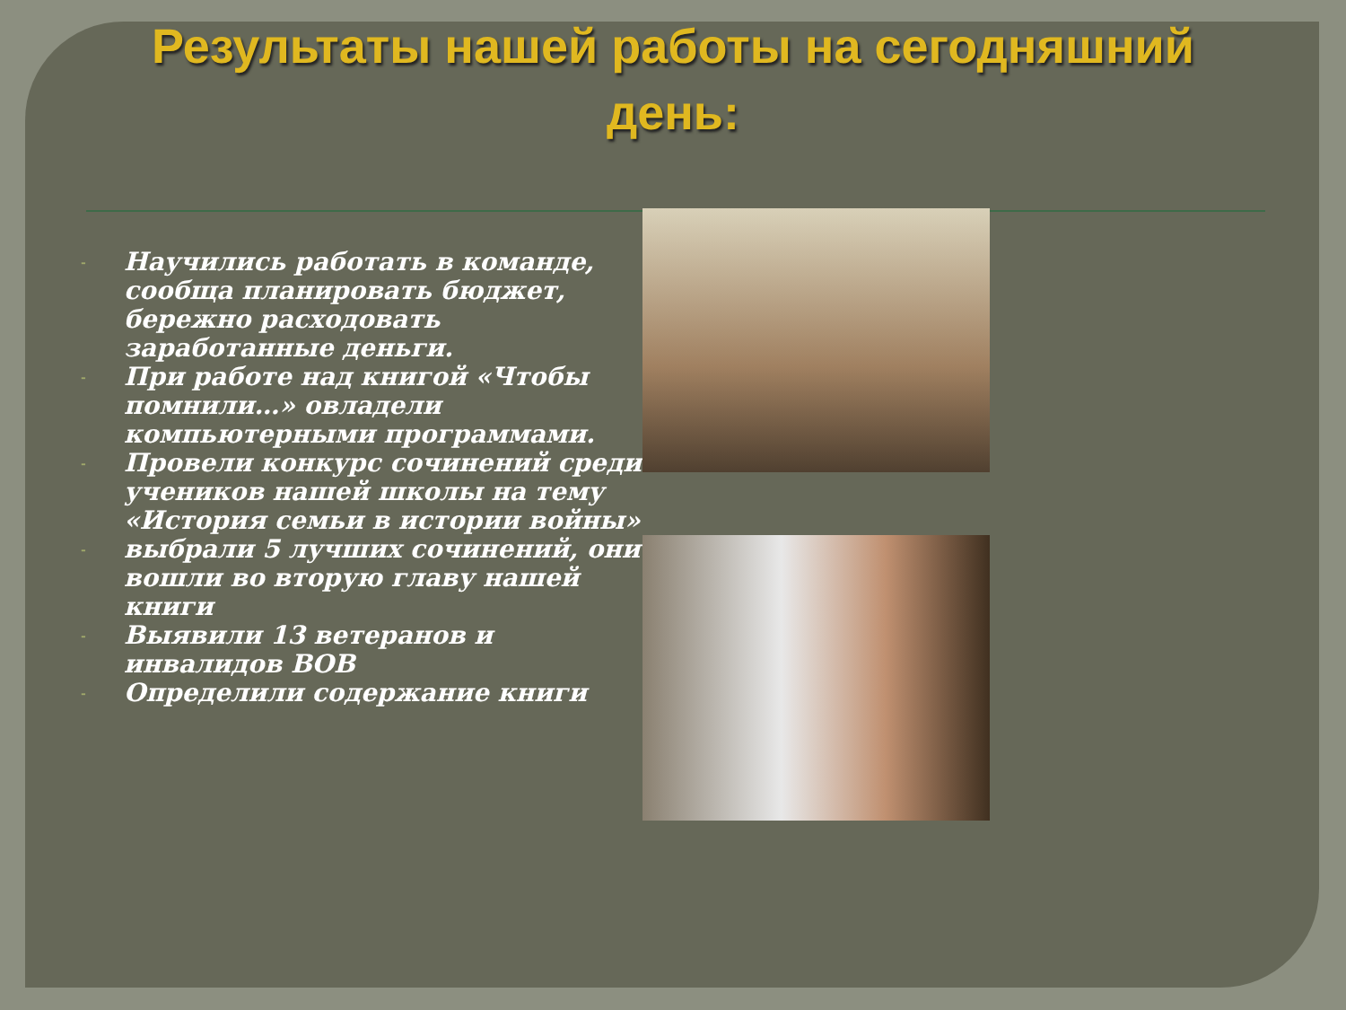Результаты нашей работы на сегодняшний
день:
- Научились работать в команде, сообща планировать бюджет, бережно расходовать заработанные деньги.
- При работе над книгой «Чтобы помнили…» овладели компьютерными программами.
- Провели конкурс сочинений среди учеников нашей школы на тему «История семьи в истории войны»
- выбрали 5 лучших сочинений, они вошли во вторую главу нашей книги
- Выявили 13 ветеранов и инвалидов ВОВ
- Определили содержание книги